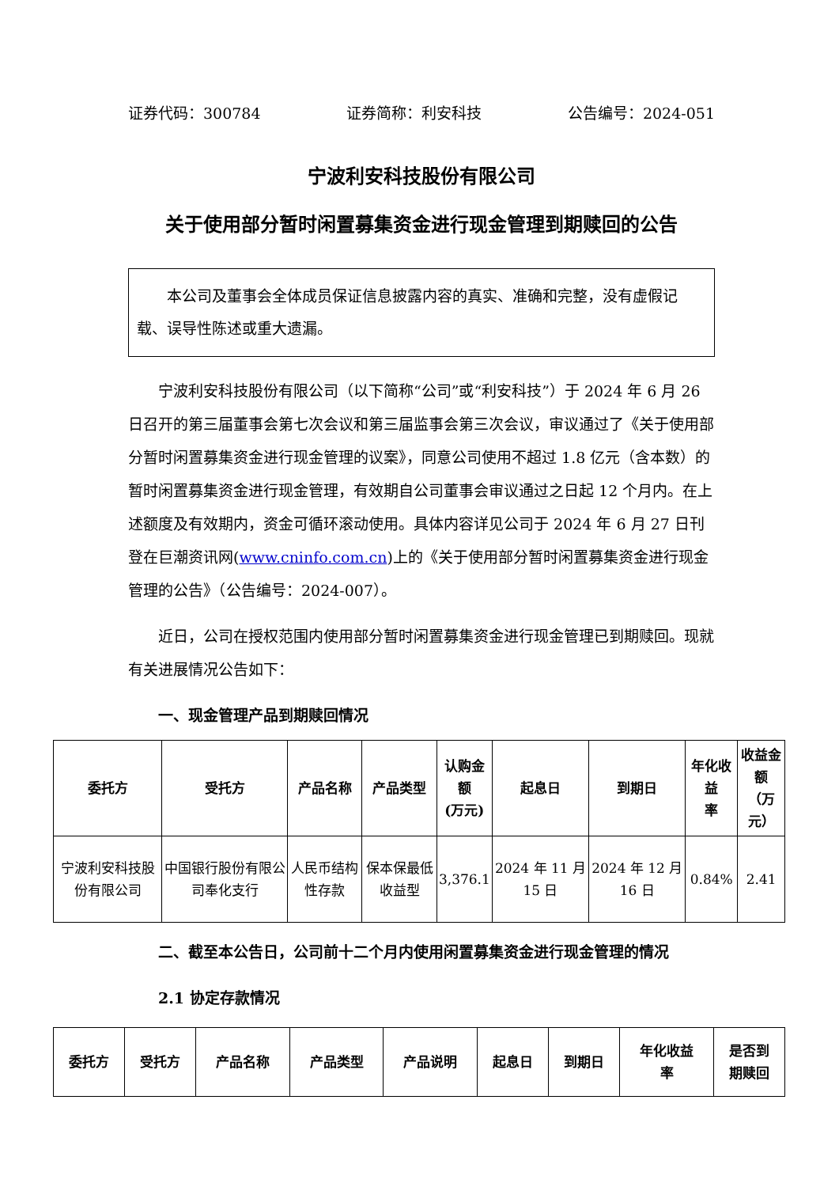证券代码：300784 证券简称：利安科技 公告编号：2024-051
宁波利安科技股份有限公司
关于使用部分暂时闲置募集资金进行现金管理到期赎回的公告
　　本公司及董事会全体成员保证信息披露内容的真实、准确和完整，没有虚假记载、误导性陈述或重大遗漏。
宁波利安科技股份有限公司（以下简称“公司”或“利安科技”）于 2024 年 6 月 26 日召开的第三届董事会第七次会议和第三届监事会第三次会议，审议通过了《关于使用部分暂时闲置募集资金进行现金管理的议案》，同意公司使用不超过 1.8 亿元（含本数）的暂时闲置募集资金进行现金管理，有效期自公司董事会审议通过之日起 12 个月内。在上述额度及有效期内，资金可循环滚动使用。具体内容详见公司于 2024 年 6 月 27 日刊登在巨潮资讯网(www.cninfo.com.cn)上的《关于使用部分暂时闲置募集资金进行现金管理的公告》（公告编号：2024-007）。
近日，公司在授权范围内使用部分暂时闲置募集资金进行现金管理已到期赎回。现就有关进展情况公告如下：
一、现金管理产品到期赎回情况
| 委托方 | 受托方 | 产品名称 | 产品类型 | 认购金额 (万元) | 起息日 | 到期日 | 年化收益 率 | 收益金额 （万元） |
| --- | --- | --- | --- | --- | --- | --- | --- | --- |
| 宁波利安科技股份有限公司 | 中国银行股份有限公司奉化支行 | 人民币结构性存款 | 保本保最低收益型 | 3,376.1 | 2024 年 11 月 15 日 | 2024 年 12 月 16 日 | 0.84% | 2.41 |
二、截至本公告日，公司前十二个月内使用闲置募集资金进行现金管理的情况
2.1 协定存款情况
| 委托方 | 受托方 | 产品名称 | 产品类型 | 产品说明 | 起息日 | 到期日 | 年化收益 率 | 是否到 期赎回 |
| --- | --- | --- | --- | --- | --- | --- | --- | --- |